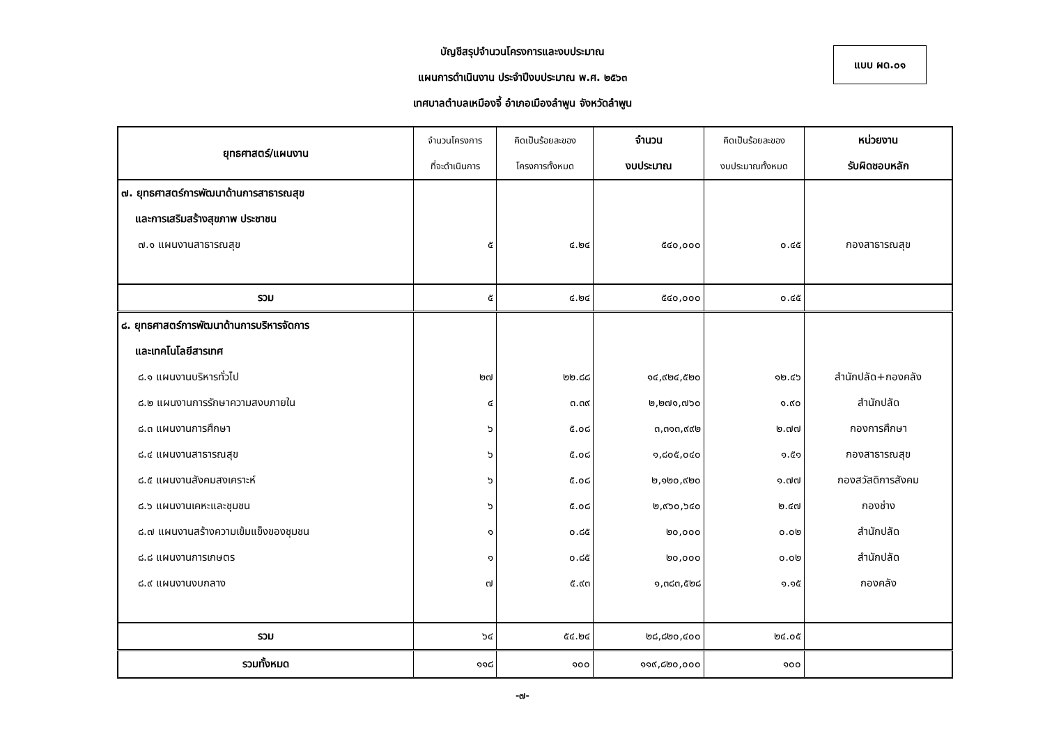แบบ ผด.๐๑
บัญชีสรุปจำนวนโครงการและงบประมาณ
แผนการดำเนินงาน ประจำปีงบประมาณ พ.ศ. ๒๕๖๓
เทศบาลตำบลเหมืองจี้ อำเภอเมืองลำพูน จังหวัดลำพูน
| ยุทธศาสตร์/แผนงาน | จำนวนโครงการ ที่จะดำเนินการ | คิดเป็นร้อยละของ โครงการทั้งหมด | จำนวน งบประมาณ | คิดเป็นร้อยละของ งบประมาณทั้งหมด | หน่วยงาน รับผิดชอบหลัก |
| --- | --- | --- | --- | --- | --- |
| ๗. ยุทธศาสตร์การพัฒนาด้านการสาธารณสุข | | | | | |
| และการเสริมสร้างสุขภาพ ประชาชน | | | | | |
| ๗.๑ แผนงานสาธารณสุข | ๕ | ๔.๒๔ | ๕๔๐,๐๐๐ | ๐.๔๕ | กองสาธารณสุข |
| รวม | ๕ | ๔.๒๔ | ๕๔๐,๐๐๐ | ๐.๔๕ | |
| ๘. ยุทธศาสตร์การพัฒนาด้านการบริหารจัดการ | | | | | |
| และเทคโนโลยีสารเทศ | | | | | |
| ๘.๑ แผนงานบริหารทั่วไป | ๒๗ | ๒๒.๘๘ | ๑๔,๙๒๔,๕๒๐ | ๑๒.๔๖ | สำนักปลัด+กองคลัง |
| ๘.๒ แผนงานการรักษาความสงบภายใน | ๔ | ๓.๓๙ | ๒,๒๗๑,๗๖๐ | ๑.๙๐ | สำนักปลัด |
| ๘.๓ แผนงานการศึกษา | ๖ | ๕.๐๘ | ๓,๓๑๓,๙๙๒ | ๒.๗๗ | กองการศึกษา |
| ๘.๔ แผนงานสาธารณสุข | ๖ | ๕.๐๘ | ๑,๘๐๕,๐๔๐ | ๑.๕๑ | กองสาธารณสุข |
| ๘.๕ แผนงานสังคมสงเคราะห์ | ๖ | ๕.๐๘ | ๒,๑๒๐,๙๒๐ | ๑.๗๗ | กองสวัสดิการสังคม |
| ๘.๖ แผนงานเคหะและชุมชน | ๖ | ๕.๐๘ | ๒,๙๖๐,๖๔๐ | ๒.๔๗ | กองช่าง |
| ๘.๗ แผนงานสร้างความเข้มแข็งของชุมชน | ๑ | ๐.๘๕ | ๒๐,๐๐๐ | ๐.๐๒ | สำนักปลัด |
| ๘.๘ แผนงานการเกษตร | ๑ | ๐.๘๕ | ๒๐,๐๐๐ | ๐.๐๒ | สำนักปลัด |
| ๘.๙ แผนงานงบกลาง | ๗ | ๕.๙๓ | ๑,๓๘๓,๕๒๘ | ๑.๑๕ | กองคลัง |
| รวม | ๖๔ | ๕๔.๒๔ | ๒๘,๘๒๐,๔๐๐ | ๒๔.๐๕ | |
| รวมทั้งหมด | ๑๑๘ | ๑๐๐ | ๑๑๙,๘๒๐,๐๐๐ | ๑๐๐ | |
-๗-